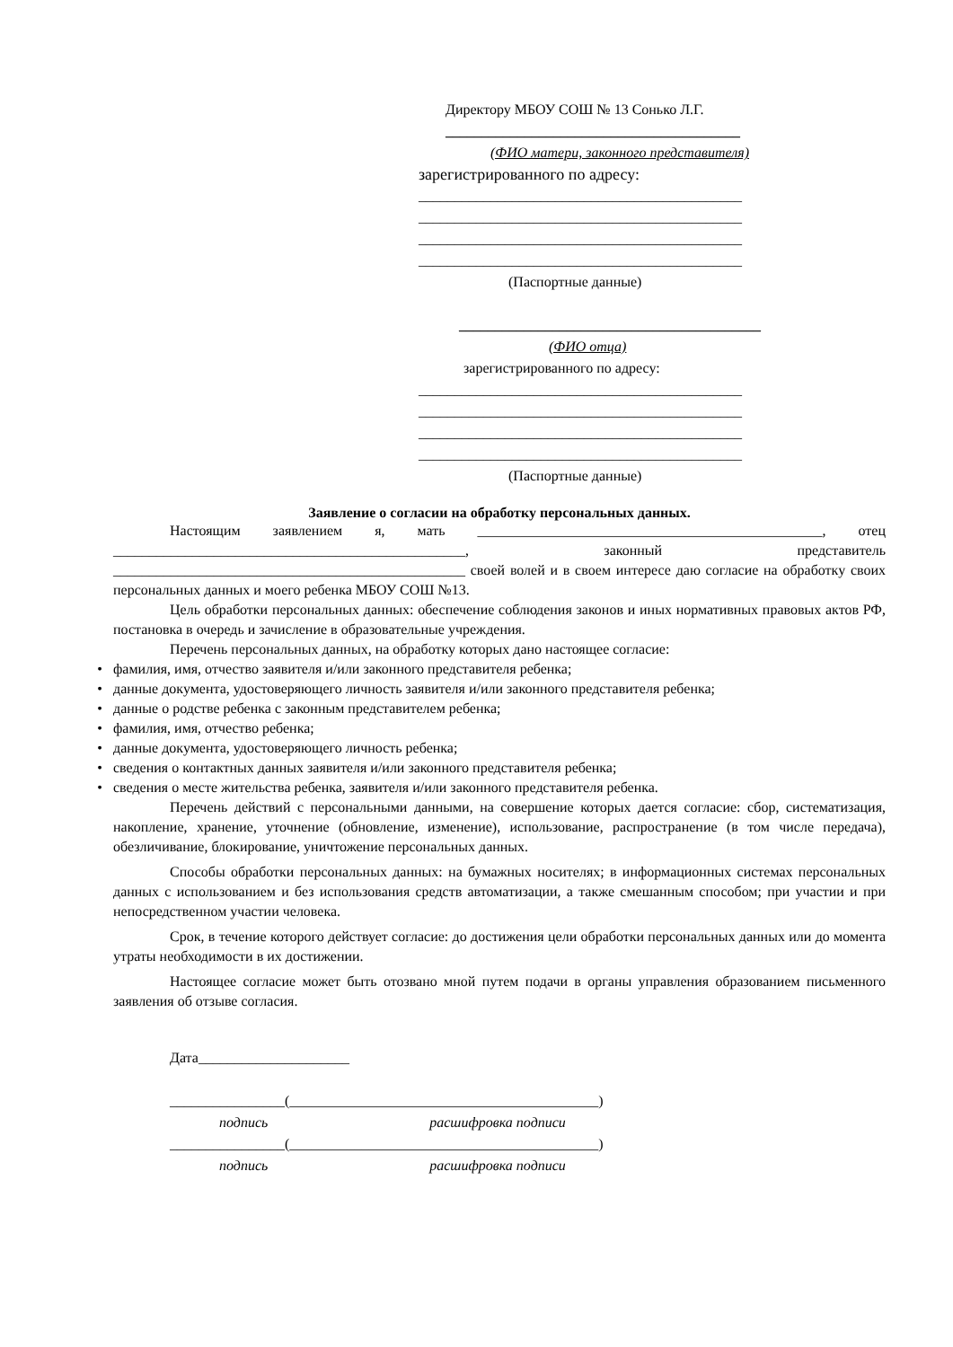Директору МБОУ СОШ № 13 Сонько Л.Г.
_________________________________________
(ФИО матери, законного представителя)
зарегистрированного по адресу:
_____________________________________________
_____________________________________________
_____________________________________________
_____________________________________________
(Паспортные данные)
__________________________________________
(ФИО отца)
зарегистрированного по адресу:
_____________________________________________
_____________________________________________
_____________________________________________
_____________________________________________
(Паспортные данные)
Заявление о согласии на обработку персональных данных.
Настоящим заявлением я, мать ________________________________________________, отец _________________________________________________, законный представитель _________________________________________________ своей волей и в своем интересе даю согласие на обработку своих персональных данных и моего ребенка МБОУ СОШ №13.
Цель обработки персональных данных: обеспечение соблюдения законов и иных нормативных правовых актов РФ, постановка в очередь и зачисление в образовательные учреждения.
Перечень персональных данных, на обработку которых дано настоящее согласие:
• фамилия, имя, отчество заявителя и/или законного представителя ребенка;
• данные документа, удостоверяющего личность заявителя и/или законного представителя ребенка;
• данные о родстве ребенка с законным представителем ребенка;
• фамилия, имя, отчество ребенка;
• данные документа, удостоверяющего личность ребенка;
• сведения о контактных данных заявителя и/или законного представителя ребенка;
• сведения о месте жительства ребенка, заявителя и/или законного представителя ребенка.
Перечень действий с персональными данными, на совершение которых дается согласие: сбор, систематизация, накопление, хранение, уточнение (обновление, изменение), использование, распространение (в том числе передача), обезличивание, блокирование, уничтожение персональных данных.
Способы обработки персональных данных: на бумажных носителях; в информационных системах персональных данных с использованием и без использования средств автоматизации, а также смешанным способом; при участии и при непосредственном участии человека.
Срок, в течение которого действует согласие: до достижения цели обработки персональных данных или до момента утраты необходимости в их достижении.
Настоящее согласие может быть отозвано мной путем подачи в органы управления образованием письменного заявления об отзыве согласия.
Дата_____________________
________________(___________________________________________)
подпись расшифровка подписи
________________(___________________________________________)
подпись расшифровка подписи